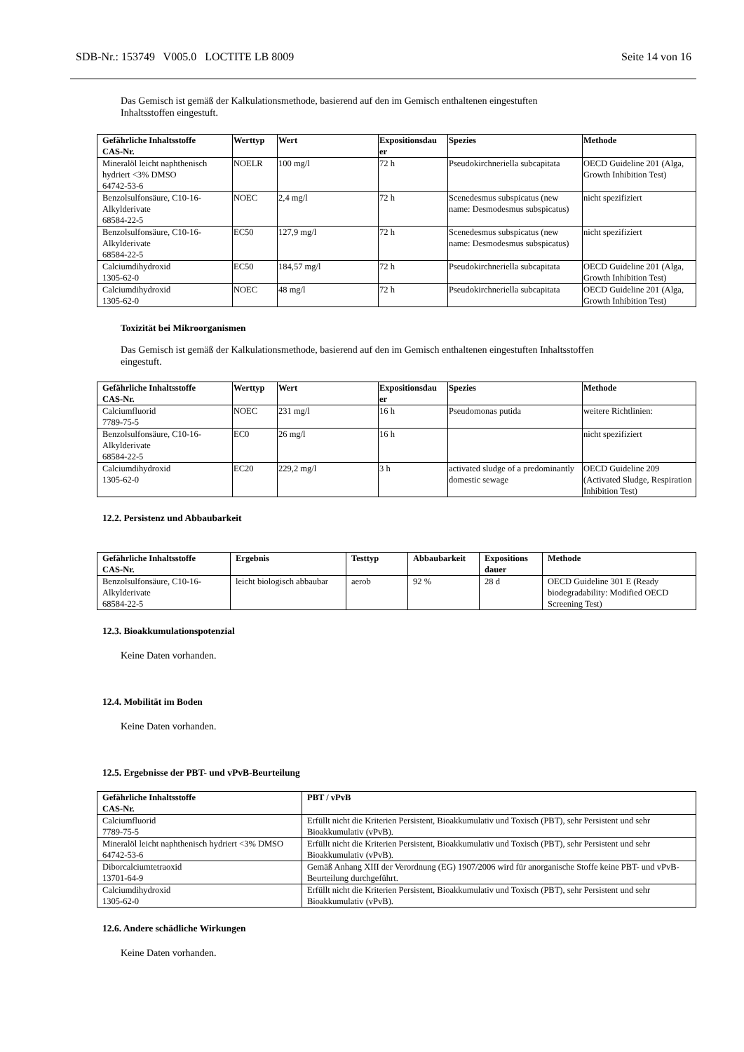SDB-Nr.: 153749 V005.0 LOCTITE LB 8009 Seite 14 von 16
Das Gemisch ist gemäß der Kalkulationsmethode, basierend auf den im Gemisch enthaltenen eingestuften
Inhaltsstoffen eingestuft.
| Gefährliche Inhaltsstoffe CAS-Nr. | Werttyp | Wert | Expositionsdau er | Spezies | Methode |
| --- | --- | --- | --- | --- | --- |
| Mineralöl leicht naphthenisch hydriert <3% DMSO 64742-53-6 | NOELR | 100 mg/l | 72 h | Pseudokirchneriella subcapitata | OECD Guideline 201 (Alga, Growth Inhibition Test) |
| Benzolsulfonsäure, C10-16-Alkylderivate 68584-22-5 | NOEC | 2,4 mg/l | 72 h | Scenedesmus subspicatus (new name: Desmodesmus subspicatus) | nicht spezifiziert |
| Benzolsulfonsäure, C10-16-Alkylderivate 68584-22-5 | EC50 | 127,9 mg/l | 72 h | Scenedesmus subspicatus (new name: Desmodesmus subspicatus) | nicht spezifiziert |
| Calciumdihydroxid 1305-62-0 | EC50 | 184,57 mg/l | 72 h | Pseudokirchneriella subcapitata | OECD Guideline 201 (Alga, Growth Inhibition Test) |
| Calciumdihydroxid 1305-62-0 | NOEC | 48 mg/l | 72 h | Pseudokirchneriella subcapitata | OECD Guideline 201 (Alga, Growth Inhibition Test) |
Toxizität bei Mikroorganismen
Das Gemisch ist gemäß der Kalkulationsmethode, basierend auf den im Gemisch enthaltenen eingestuften Inhaltsstoffen
eingestuft.
| Gefährliche Inhaltsstoffe CAS-Nr. | Werttyp | Wert | Expositionsdau er | Spezies | Methode |
| --- | --- | --- | --- | --- | --- |
| Calciumfluorid 7789-75-5 | NOEC | 231 mg/l | 16 h | Pseudomonas putida | weitere Richtlinien: |
| Benzolsulfonsäure, C10-16-Alkylderivate 68584-22-5 | EC0 | 26 mg/l | 16 h | | nicht spezifiziert |
| Calciumdihydroxid 1305-62-0 | EC20 | 229,2 mg/l | 3 h | activated sludge of a predominantly domestic sewage | OECD Guideline 209 (Activated Sludge, Respiration Inhibition Test) |
12.2. Persistenz und Abbaubarkeit
| Gefährliche Inhaltsstoffe CAS-Nr. | Ergebnis | Testtyp | Abbaubarkeit | Expositions dauer | Methode |
| --- | --- | --- | --- | --- | --- |
| Benzolsulfonsäure, C10-16-Alkylderivate 68584-22-5 | leicht biologisch abbaubar | aerob | 92 % | 28 d | OECD Guideline 301 E (Ready biodegradability: Modified OECD Screening Test) |
12.3. Bioakkumulationspotenzial
Keine Daten vorhanden.
12.4. Mobilität im Boden
Keine Daten vorhanden.
12.5. Ergebnisse der PBT- und vPvB-Beurteilung
| Gefährliche Inhaltsstoffe CAS-Nr. | PBT / vPvB |
| --- | --- |
| Calciumfluorid 7789-75-5 | Erfüllt nicht die Kriterien Persistent, Bioakkumulativ und Toxisch (PBT), sehr Persistent und sehr Bioakkumulativ (vPvB). |
| Mineralöl leicht naphthenisch hydriert <3% DMSO 64742-53-6 | Erfüllt nicht die Kriterien Persistent, Bioakkumulativ und Toxisch (PBT), sehr Persistent und sehr Bioakkumulativ (vPvB). |
| Diborcalciumtetraoxid 13701-64-9 | Gemäß Anhang XIII der Verordnung (EG) 1907/2006 wird für anorganische Stoffe keine PBT- und vPvB-Beurteilung durchgeführt. |
| Calciumdihydroxid 1305-62-0 | Erfüllt nicht die Kriterien Persistent, Bioakkumulativ und Toxisch (PBT), sehr Persistent und sehr Bioakkumulativ (vPvB). |
12.6. Andere schädliche Wirkungen
Keine Daten vorhanden.